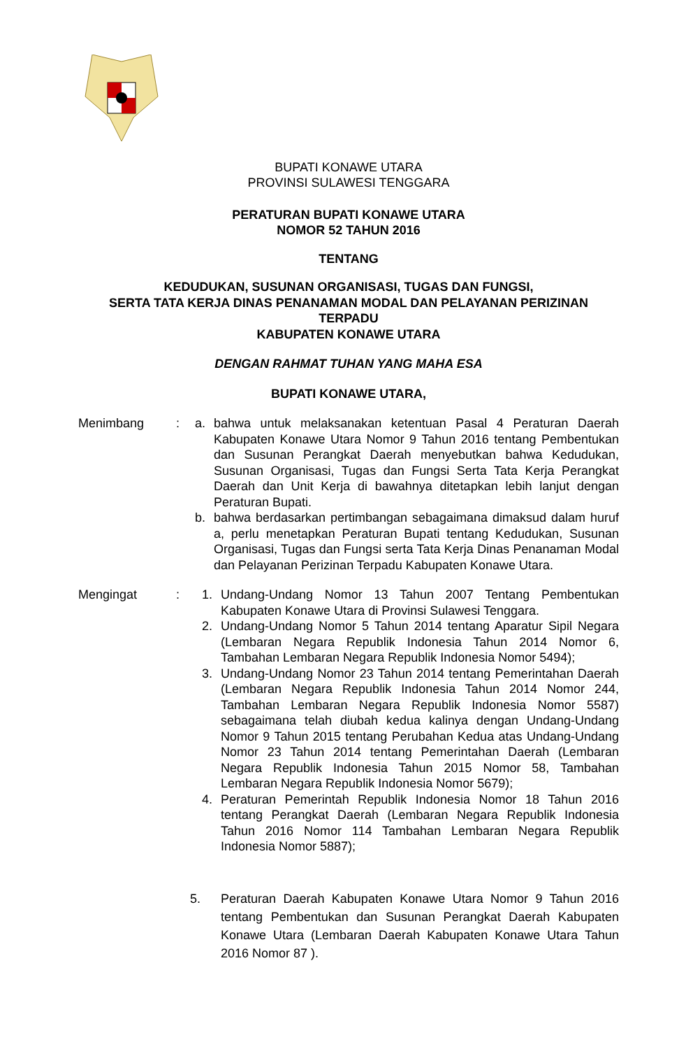BUPATI KONAWE UTARA
PROVINSI SULAWESI TENGGARA
PERATURAN BUPATI KONAWE UTARA
NOMOR 52 TAHUN 2016
TENTANG
KEDUDUKAN, SUSUNAN ORGANISASI, TUGAS DAN FUNGSI,
SERTA TATA KERJA DINAS PENANAMAN MODAL DAN PELAYANAN PERIZINAN TERPADU
KABUPATEN KONAWE UTARA
DENGAN RAHMAT TUHAN YANG MAHA ESA
BUPATI KONAWE UTARA,
Menimbang : a. bahwa untuk melaksanakan ketentuan Pasal 4 Peraturan Daerah Kabupaten Konawe Utara Nomor 9 Tahun 2016 tentang Pembentukan dan Susunan Perangkat Daerah menyebutkan bahwa Kedudukan, Susunan Organisasi, Tugas dan Fungsi Serta Tata Kerja Perangkat Daerah dan Unit Kerja di bawahnya ditetapkan lebih lanjut dengan Peraturan Bupati.
b. bahwa berdasarkan pertimbangan sebagaimana dimaksud dalam huruf a, perlu menetapkan Peraturan Bupati tentang Kedudukan, Susunan Organisasi, Tugas dan Fungsi serta Tata Kerja Dinas Penanaman Modal dan Pelayanan Perizinan Terpadu Kabupaten Konawe Utara.
Mengingat : 1. Undang-Undang Nomor 13 Tahun 2007 Tentang Pembentukan Kabupaten Konawe Utara di Provinsi Sulawesi Tenggara.
2. Undang-Undang Nomor 5 Tahun 2014 tentang Aparatur Sipil Negara (Lembaran Negara Republik Indonesia Tahun 2014 Nomor 6, Tambahan Lembaran Negara Republik Indonesia Nomor 5494);
3. Undang-Undang Nomor 23 Tahun 2014 tentang Pemerintahan Daerah (Lembaran Negara Republik Indonesia Tahun 2014 Nomor 244, Tambahan Lembaran Negara Republik Indonesia Nomor 5587) sebagaimana telah diubah kedua kalinya dengan Undang-Undang Nomor 9 Tahun 2015 tentang Perubahan Kedua atas Undang-Undang Nomor 23 Tahun 2014 tentang Pemerintahan Daerah (Lembaran Negara Republik Indonesia Tahun 2015 Nomor 58, Tambahan Lembaran Negara Republik Indonesia Nomor 5679);
4. Peraturan Pemerintah Republik Indonesia Nomor 18 Tahun 2016 tentang Perangkat Daerah (Lembaran Negara Republik Indonesia Tahun 2016 Nomor 114 Tambahan Lembaran Negara Republik Indonesia Nomor 5887);
5. Peraturan Daerah Kabupaten Konawe Utara Nomor 9 Tahun 2016 tentang Pembentukan dan Susunan Perangkat Daerah Kabupaten Konawe Utara (Lembaran Daerah Kabupaten Konawe Utara Tahun 2016 Nomor 87 ).